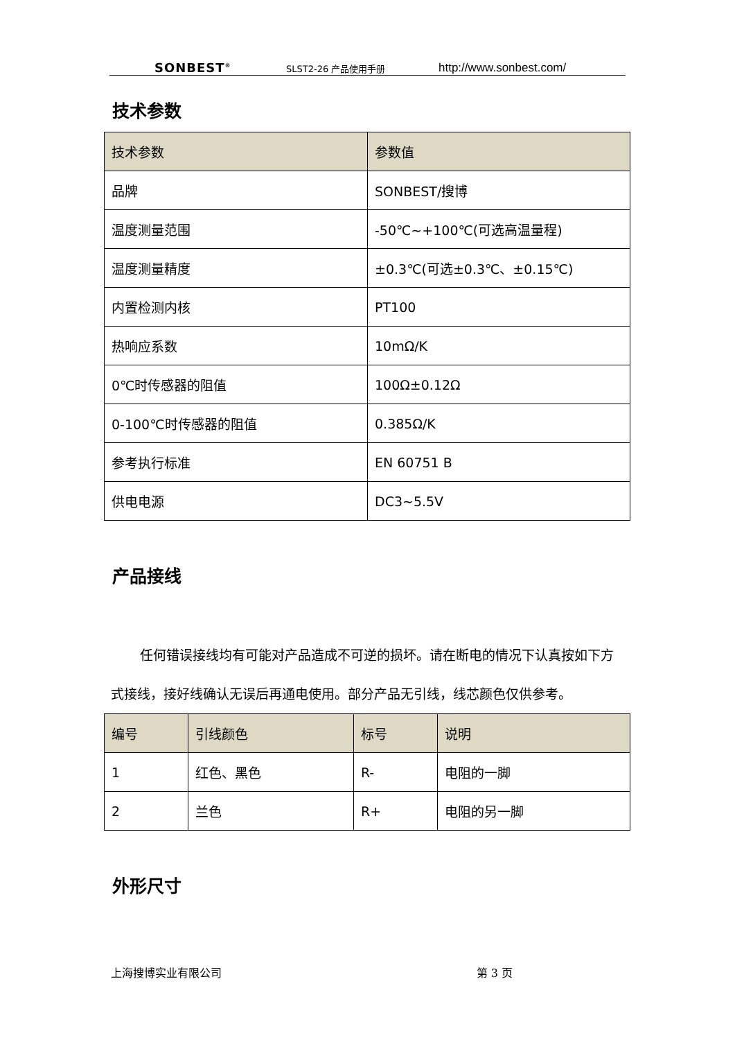SONBEST<sup>®</sup> SLST2-26 产品使用手册 http://www.sonbest.com/
技术参数
| 技术参数 | 参数值 |
| --- | --- |
| 品牌 | SONBEST/搜博 |
| 温度测量范围 | -50℃~+100℃(可选高温量程) |
| 温度测量精度 | ±0.3℃(可选±0.3℃、±0.15℃) |
| 内置检测内核 | PT100 |
| 热响应系数 | 10mΩ/K |
| 0℃时传感器的阻值 | 100Ω±0.12Ω |
| 0-100℃时传感器的阻值 | 0.385Ω/K |
| 参考执行标准 | EN 60751 B |
| 供电电源 | DC3~5.5V |
产品接线
任何错误接线均有可能对产品造成不可逆的损坏。请在断电的情况下认真按如下方式接线，接好线确认无误后再通电使用。部分产品无引线，线芯颜色仅供参考。
| 编号 | 引线颜色 | 标号 | 说明 |
| --- | --- | --- | --- |
| 1 | 红色、黑色 | R- | 电阻的一脚 |
| 2 | 兰色 | R+ | 电阻的另一脚 |
外形尺寸
上海搜博实业有限公司 第 3 页